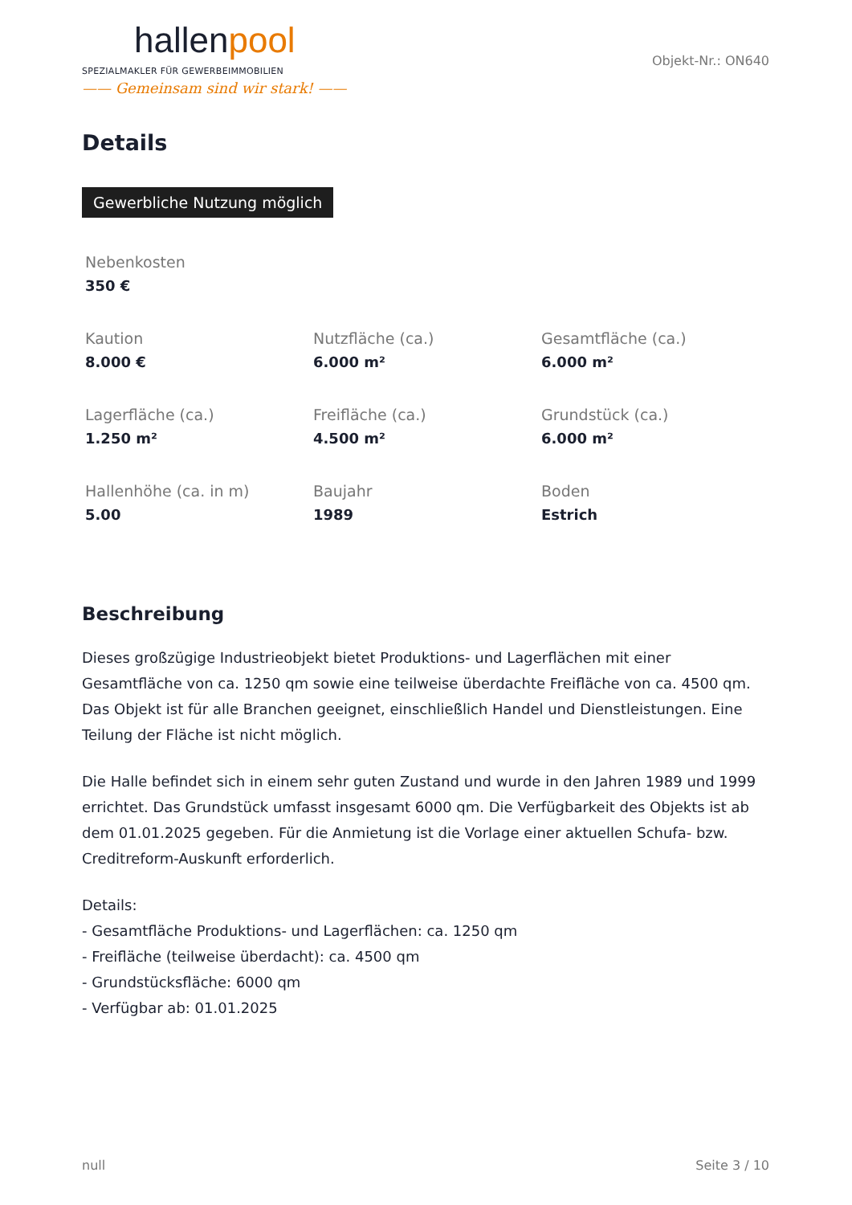hallenpool
SPEZIALMAKLER FÜR GEWERBEIMMOBILIEN
—— Gemeinsam sind wir stark! ——
Objekt-Nr.: ON640
Details
Gewerbliche Nutzung möglich
Nebenkosten
350 €
Kaution
8.000 €
Nutzfläche (ca.)
6.000 m²
Gesamtfläche (ca.)
6.000 m²
Lagerfläche (ca.)
1.250 m²
Freifläche (ca.)
4.500 m²
Grundstück (ca.)
6.000 m²
Hallenhöhe (ca. in m)
5.00
Baujahr
1989
Boden
Estrich
Beschreibung
Dieses großzügige Industrieobjekt bietet Produktions- und Lagerflächen mit einer Gesamtfläche von ca. 1250 qm sowie eine teilweise überdachte Freifläche von ca. 4500 qm. Das Objekt ist für alle Branchen geeignet, einschließlich Handel und Dienstleistungen. Eine Teilung der Fläche ist nicht möglich.
Die Halle befindet sich in einem sehr guten Zustand und wurde in den Jahren 1989 und 1999 errichtet. Das Grundstück umfasst insgesamt 6000 qm. Die Verfügbarkeit des Objekts ist ab dem 01.01.2025 gegeben. Für die Anmietung ist die Vorlage einer aktuellen Schufa- bzw. Creditreform-Auskunft erforderlich.
Details:
- Gesamtfläche Produktions- und Lagerflächen: ca. 1250 qm
- Freifläche (teilweise überdacht): ca. 4500 qm
- Grundstücksfläche: 6000 qm
- Verfügbar ab: 01.01.2025
null Seite 3 / 10